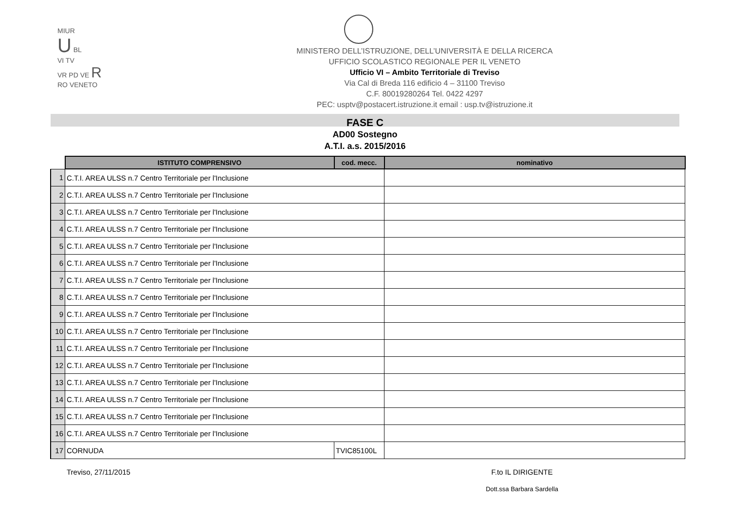MIUR
U BL
VI TV
VR PD VE R
RO VENETO
MINISTERO DELL’ISTRUZIONE, DELL’UNIVERSITÀ E DELLA RICERCA
UFFICIO SCOLASTICO REGIONALE PER IL VENETO
Ufficio VI – Ambito Territoriale di Treviso
Via Cal di Breda 116 edificio 4 – 31100 Treviso
C.F. 80019280264 Tel. 0422 4297
PEC: usptv@postacert.istruzione.it email : usp.tv@istruzione.it
FASE C
AD00 Sostegno
A.T.I. a.s. 2015/2016
| | ISTITUTO COMPRENSIVO | cod. mecc. | nominativo |
| --- | --- | --- | --- |
| 1 | C.T.I. AREA ULSS n.7 Centro Territoriale per l'Inclusione | | |
| 2 | C.T.I. AREA ULSS n.7 Centro Territoriale per l'Inclusione | | |
| 3 | C.T.I. AREA ULSS n.7 Centro Territoriale per l'Inclusione | | |
| 4 | C.T.I. AREA ULSS n.7 Centro Territoriale per l'Inclusione | | |
| 5 | C.T.I. AREA ULSS n.7 Centro Territoriale per l'Inclusione | | |
| 6 | C.T.I. AREA ULSS n.7 Centro Territoriale per l'Inclusione | | |
| 7 | C.T.I. AREA ULSS n.7 Centro Territoriale per l'Inclusione | | |
| 8 | C.T.I. AREA ULSS n.7 Centro Territoriale per l'Inclusione | | |
| 9 | C.T.I. AREA ULSS n.7 Centro Territoriale per l'Inclusione | | |
| 10 | C.T.I. AREA ULSS n.7 Centro Territoriale per l'Inclusione | | |
| 11 | C.T.I. AREA ULSS n.7 Centro Territoriale per l'Inclusione | | |
| 12 | C.T.I. AREA ULSS n.7 Centro Territoriale per l'Inclusione | | |
| 13 | C.T.I. AREA ULSS n.7 Centro Territoriale per l'Inclusione | | |
| 14 | C.T.I. AREA ULSS n.7 Centro Territoriale per l'Inclusione | | |
| 15 | C.T.I. AREA ULSS n.7 Centro Territoriale per l'Inclusione | | |
| 16 | C.T.I. AREA ULSS n.7 Centro Territoriale per l'Inclusione | | |
| 17 | CORNUDA | TVIC85100L | |
Treviso, 27/11/2015 F.to IL DIRIGENTE
Dott.ssa Barbara Sardella